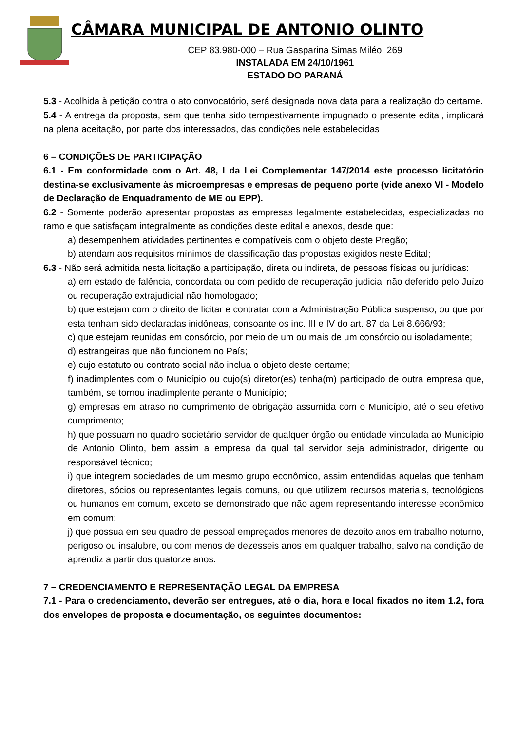CÂMARA MUNICIPAL DE ANTONIO OLINTO
CEP 83.980-000 – Rua Gasparina Simas Miléo, 269
INSTALADA EM 24/10/1961
ESTADO DO PARANÁ
5.3 - Acolhida à petição contra o ato convocatório, será designada nova data para a realização do certame.
5.4 - A entrega da proposta, sem que tenha sido tempestivamente impugnado o presente edital, implicará na plena aceitação, por parte dos interessados, das condições nele estabelecidas
6 – CONDIÇÕES DE PARTICIPAÇÃO
6.1 - Em conformidade com o Art. 48, I da Lei Complementar 147/2014 este processo licitatório destina-se exclusivamente às microempresas e empresas de pequeno porte (vide anexo VI - Modelo de Declaração de Enquadramento de ME ou EPP).
6.2 - Somente poderão apresentar propostas as empresas legalmente estabelecidas, especializadas no ramo e que satisfaçam integralmente as condições deste edital e anexos, desde que:
a) desempenhem atividades pertinentes e compatíveis com o objeto deste Pregão;
b) atendam aos requisitos mínimos de classificação das propostas exigidos neste Edital;
6.3 - Não será admitida nesta licitação a participação, direta ou indireta, de pessoas físicas ou jurídicas:
a) em estado de falência, concordata ou com pedido de recuperação judicial não deferido pelo Juízo ou recuperação extrajudicial não homologado;
b) que estejam com o direito de licitar e contratar com a Administração Pública suspenso, ou que por esta tenham sido declaradas inidôneas, consoante os inc. III e IV do art. 87 da Lei 8.666/93;
c) que estejam reunidas em consórcio, por meio de um ou mais de um consórcio ou isoladamente;
d) estrangeiras que não funcionem no País;
e) cujo estatuto ou contrato social não inclua o objeto deste certame;
f) inadimplentes com o Município ou cujo(s) diretor(es) tenha(m) participado de outra empresa que, também, se tornou inadimplente perante o Município;
g) empresas em atraso no cumprimento de obrigação assumida com o Município, até o seu efetivo cumprimento;
h) que possuam no quadro societário servidor de qualquer órgão ou entidade vinculada ao Município de Antonio Olinto, bem assim a empresa da qual tal servidor seja administrador, dirigente ou responsável técnico;
i) que integrem sociedades de um mesmo grupo econômico, assim entendidas aquelas que tenham diretores, sócios ou representantes legais comuns, ou que utilizem recursos materiais, tecnológicos ou humanos em comum, exceto se demonstrado que não agem representando interesse econômico em comum;
j) que possua em seu quadro de pessoal empregados menores de dezoito anos em trabalho noturno, perigoso ou insalubre, ou com menos de dezesseis anos em qualquer trabalho, salvo na condição de aprendiz a partir dos quatorze anos.
7 – CREDENCIAMENTO E REPRESENTAÇÃO LEGAL DA EMPRESA
7.1 - Para o credenciamento, deverão ser entregues, até o dia, hora e local fixados no item 1.2, fora dos envelopes de proposta e documentação, os seguintes documentos: